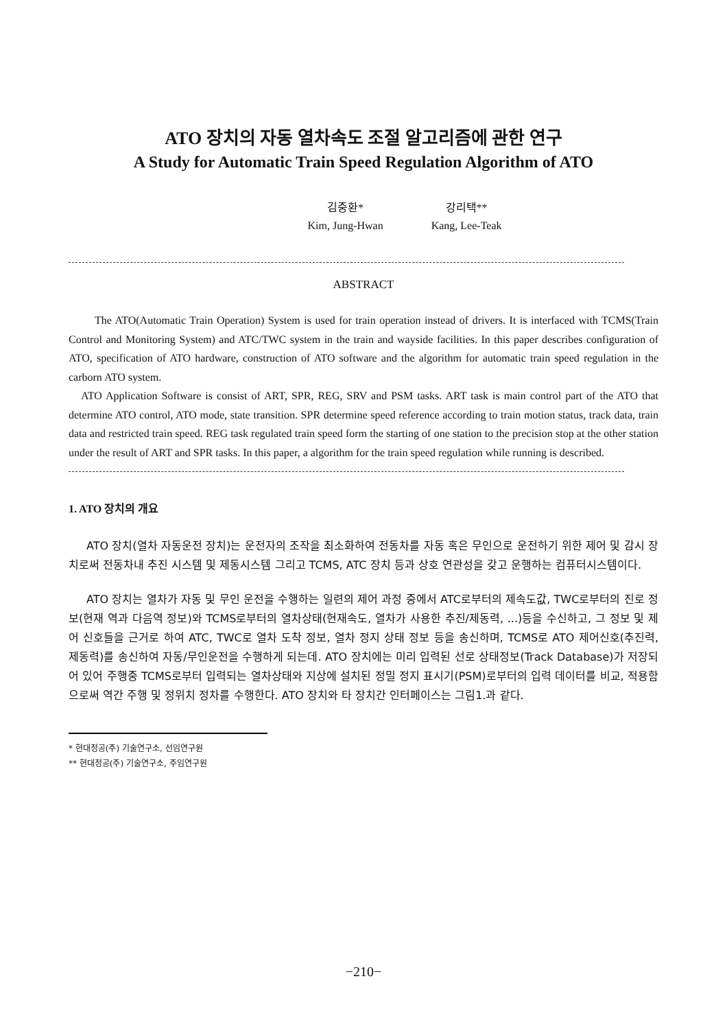ATO 장치의 자동 열차속도 조절 알고리즘에 관한 연구
A Study for Automatic Train Speed Regulation Algorithm of ATO
김중환*
Kim, Jung-Hwan
강리택**
Kang, Lee-Teak
ABSTRACT
The ATO(Automatic Train Operation) System is used for train operation instead of drivers. It is interfaced with TCMS(Train Control and Monitoring System) and ATC/TWC system in the train and wayside facilities. In this paper describes configuration of ATO, specification of ATO hardware, construction of ATO software and the algorithm for automatic train speed regulation in the carborn ATO system.
ATO Application Software is consist of ART, SPR, REG, SRV and PSM tasks. ART task is main control part of the ATO that determine ATO control, ATO mode, state transition. SPR determine speed reference according to train motion status, track data, train data and restricted train speed. REG task regulated train speed form the starting of one station to the precision stop at the other station under the result of ART and SPR tasks. In this paper, a algorithm for the train speed regulation while running is described.
1. ATO 장치의 개요
ATO 장치(열차 자동운전 장치)는 운전자의 조작을 최소화하여 전동차를 자동 혹은 무인으로 운전하기 위한 제어 및 감시 장치로써 전동차내 추진 시스템 및 제동시스템 그리고 TCMS, ATC 장치 등과 상호 연관성을 갖고 운행하는 컴퓨터시스템이다.
ATO 장치는 열차가 자동 및 무인 운전을 수행하는 일련의 제어 과정 중에서 ATC로부터의 제속도값, TWC로부터의 진로 정보(현재 역과 다음역 정보)와 TCMS로부터의 열차상태(현재속도, 열차가 사용한 추진/제동력, ...)등을 수신하고, 그 정보 및 제어 신호들을 근거로 하여 ATC, TWC로 열차 도착 정보, 열차 정지 상태 정보 등을 송신하며, TCMS로 ATO 제어신호(추진력, 제동력)를 송신하여 자동/무인운전을 수행하게 되는데. ATO 장치에는 미리 입력된 선로 상태정보(Track Database)가 저장되어 있어 주행중 TCMS로부터 입력되는 열차상태와 지상에 설치된 정밀 정지 표시기(PSM)로부터의 입력 데이터를 비교, 적용함으로써 역간 주행 및 정위치 정차를 수행한다. ATO 장치와 타 장치간 인터페이스는 그림1.과 같다.
* 현대정공(주) 기술연구소, 선임연구원
** 현대정공(주) 기술연구소, 주임연구원
−210−